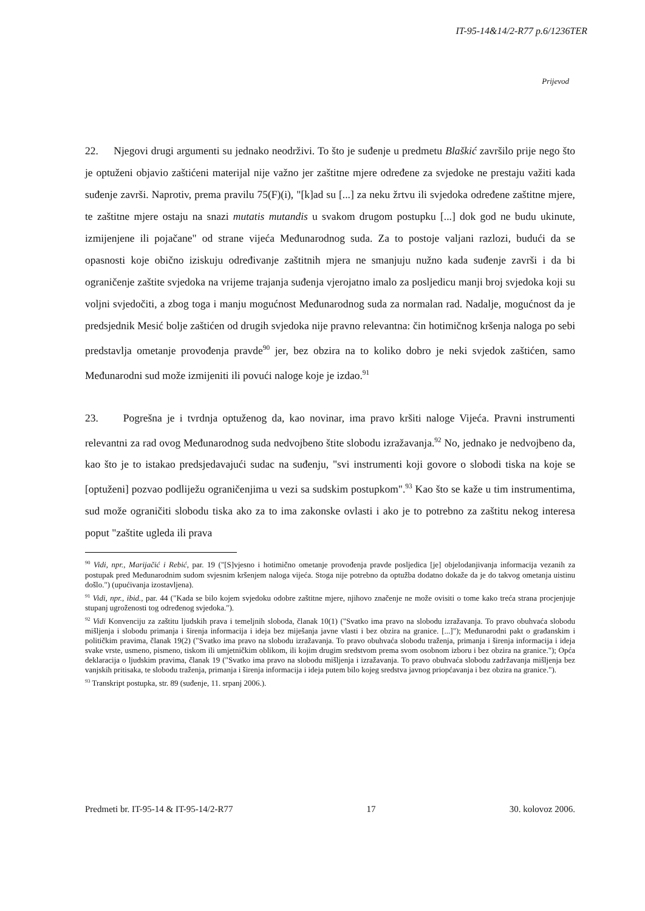IT-95-14&14/2-R77 p.6/1236TER
Prijevod
22. Njegovi drugi argumenti su jednako neodrživi. To što je suđenje u predmetu Blaškić završilo prije nego što je optuženi objavio zaštićeni materijal nije važno jer zaštitne mjere određene za svjedoke ne prestaju važiti kada suđenje završi. Naprotiv, prema pravilu 75(F)(i), "[k]ad su [...] za neku žrtvu ili svjedoka određene zaštitne mjere, te zaštitne mjere ostaju na snazi mutatis mutandis u svakom drugom postupku [...] dok god ne budu ukinute, izmijenjene ili pojačane" od strane vijeća Međunarodnog suda. Za to postoje valjani razlozi, budući da se opasnosti koje obično iziskuju određivanje zaštitnih mjera ne smanjuju nužno kada suđenje završi i da bi ograničenje zaštite svjedoka na vrijeme trajanja suđenja vjerojatno imalo za posljedicu manji broj svjedoka koji su voljni svjedočiti, a zbog toga i manju mogućnost Međunarodnog suda za normalan rad. Nadalje, mogućnost da je predsjednik Mesić bolje zaštićen od drugih svjedoka nije pravno relevantna: čin hotimičnog kršenja naloga po sebi predstavlja ometanje provođenja pravde<sup>90</sup> jer, bez obzira na to koliko dobro je neki svjedok zaštićen, samo Međunarodni sud može izmijeniti ili povući naloge koje je izdao.<sup>91</sup>
23. Pogrešna je i tvrdnja optuženog da, kao novinar, ima pravo kršiti naloge Vijeća. Pravni instrumenti relevantni za rad ovog Međunarodnog suda nedvojbeno štite slobodu izražavanja.<sup>92</sup> No, jednako je nedvojbeno da, kao što je to istakao predsjedavajući sudac na suđenju, "svi instrumenti koji govore o slobodi tiska na koje se [optuženi] pozvao podliježu ograničenjima u vezi sa sudskim postupkom".<sup>93</sup> Kao što se kaže u tim instrumentima, sud može ograničiti slobodu tiska ako za to ima zakonske ovlasti i ako je to potrebno za zaštitu nekog interesa poput "zaštite ugleda ili prava
<sup>90</sup> Vidi, npr., Marijačić i Rebić, par. 19 ("[S]vjesno i hotimično ometanje provođenja pravde posljedica [je] objelodanjivanja informacija vezanih za postupak pred Međunarodnim sudom svjesnim kršenjem naloga vijeća. Stoga nije potrebno da optužba dodatno dokaže da je do takvog ometanja uistinu došlo.") (upućivanja izostavljena).
<sup>91</sup> Vidi, npr., ibid., par. 44 ("Kada se bilo kojem svjedoku odobre zaštitne mjere, njihovo značenje ne može ovisiti o tome kako treća strana procjenjuje stupanj ugroženosti tog određenog svjedoka.").
<sup>92</sup> Vidi Konvenciju za zaštitu ljudskih prava i temeljnih sloboda, članak 10(1) ("Svatko ima pravo na slobodu izražavanja. To pravo obuhvaća slobodu mišljenja i slobodu primanja i širenja informacija i ideja bez miješanja javne vlasti i bez obzira na granice. [...]"); Međunarodni pakt o građanskim i političkim pravima, članak 19(2) ("Svatko ima pravo na slobodu izražavanja. To pravo obuhvaća slobodu traženja, primanja i širenja informacija i ideja svake vrste, usmeno, pismeno, tiskom ili umjetničkim oblikom, ili kojim drugim sredstvom prema svom osobnom izboru i bez obzira na granice."); Opća deklaracija o ljudskim pravima, članak 19 ("Svatko ima pravo na slobodu mišljenja i izražavanja. To pravo obuhvaća slobodu zadržavanja mišljenja bez vanjskih pritisaka, te slobodu traženja, primanja i širenja informacija i ideja putem bilo kojeg sredstva javnog priopćavanja i bez obzira na granice.").
<sup>93</sup> Transkript postupka, str. 89 (suđenje, 11. srpanj 2006.).
Predmeti br. IT-95-14 & IT-95-14/2-R77 17 30. kolovoz 2006.